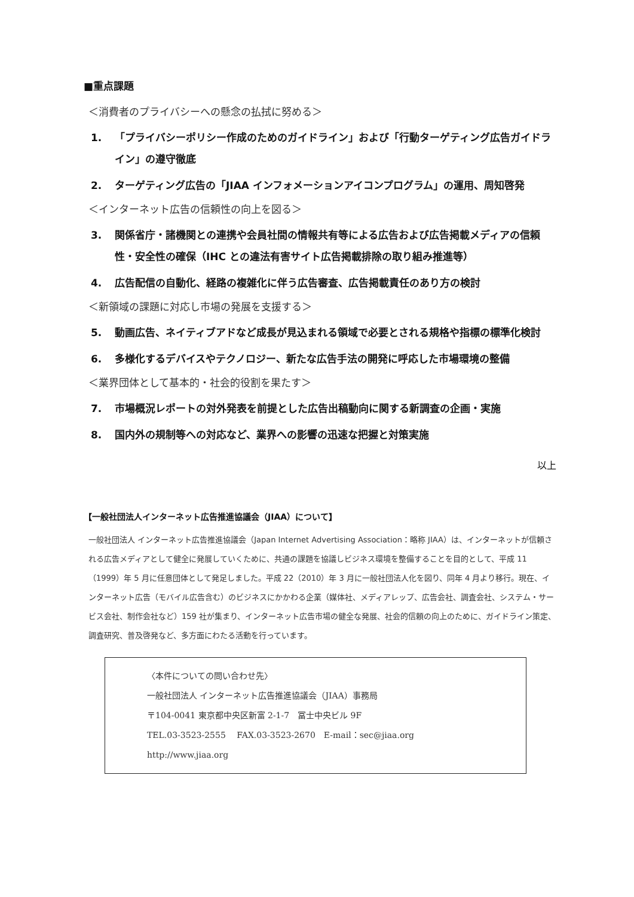■重点課題
＜消費者のプライバシーへの懸念の払拭に努める＞
1. 「プライバシーポリシー作成のためのガイドライン」および「行動ターゲティング広告ガイドライン」の遵守徹底
2. ターゲティング広告の「JIAA インフォメーションアイコンプログラム」の運用、周知啓発
＜インターネット広告の信頼性の向上を図る＞
3. 関係省庁・諸機関との連携や会員社間の情報共有等による広告および広告掲載メディアの信頼性・安全性の確保（IHC との違法有害サイト広告掲載排除の取り組み推進等）
4. 広告配信の自動化、経路の複雑化に伴う広告審査、広告掲載責任のあり方の検討
＜新領域の課題に対応し市場の発展を支援する＞
5. 動画広告、ネイティブアドなど成長が見込まれる領域で必要とされる規格や指標の標準化検討
6. 多様化するデバイスやテクノロジー、新たな広告手法の開発に呼応した市場環境の整備
＜業界団体として基本的・社会的役割を果たす＞
7. 市場概況レポートの対外発表を前提とした広告出稿動向に関する新調査の企画・実施
8. 国内外の規制等への対応など、業界への影響の迅速な把握と対策実施
以上
【一般社団法人インターネット広告推進協議会（JIAA）について】
一般社団法人 インターネット広告推進協議会（Japan Internet Advertising Association：略称 JIAA）は、インターネットが信頼される広告メディアとして健全に発展していくために、共通の課題を協議しビジネス環境を整備することを目的として、平成 11（1999）年 5 月に任意団体として発足しました。平成 22（2010）年 3 月に一般社団法人化を図り、同年 4 月より移行。現在、インターネット広告（モバイル広告含む）のビジネスにかかわる企業（媒体社、メディアレップ、広告会社、調査会社、システム・サービス会社、制作会社など）159 社が集まり、インターネット広告市場の健全な発展、社会的信頼の向上のために、ガイドライン策定、調査研究、普及啓発など、多方面にわたる活動を行っています。
〈本件についての問い合わせ先〉
一般社団法人 インターネット広告推進協議会（JIAA）事務局
〒104-0041 東京都中央区新富 2-1-7　冨士中央ビル 9F
TEL.03-3523-2555　 FAX.03-3523-2670　E-mail：sec@jiaa.org
http://www.jiaa.org